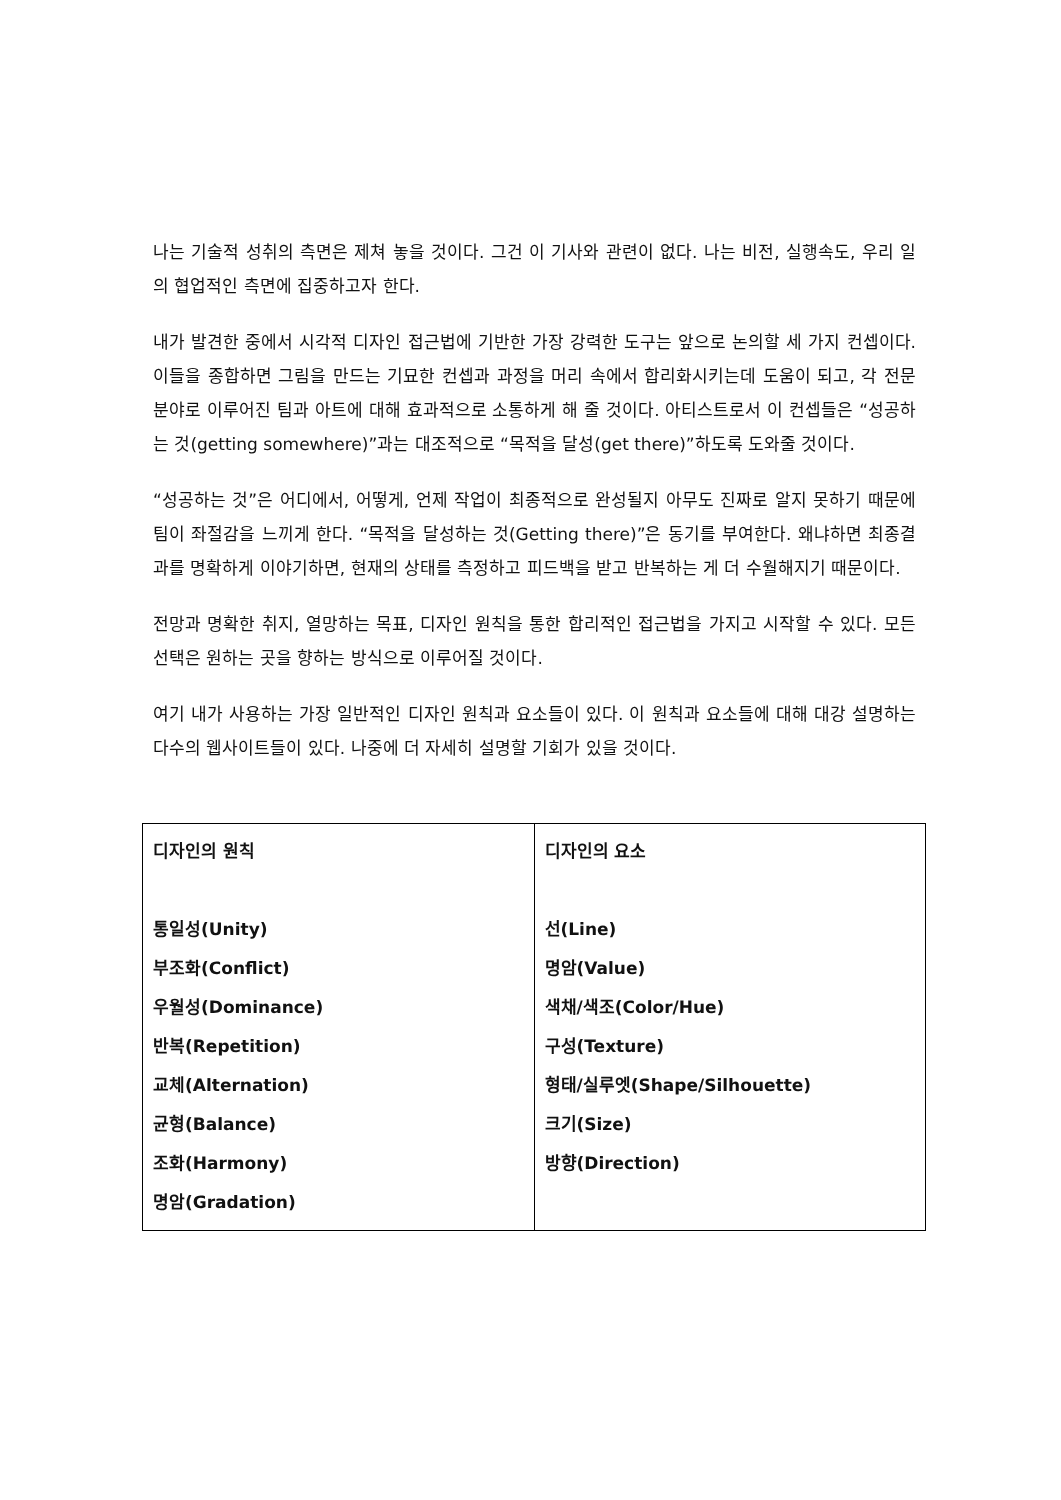나는 기술적 성취의 측면은 제쳐 놓을 것이다. 그건 이 기사와 관련이 없다. 나는 비전, 실행속도, 우리 일의 협업적인 측면에 집중하고자 한다.
내가 발견한 중에서 시각적 디자인 접근법에 기반한 가장 강력한 도구는 앞으로 논의할 세 가지 컨셉이다. 이들을 종합하면 그림을 만드는 기묘한 컨셉과 과정을 머리 속에서 합리화시키는데 도움이 되고, 각 전문분야로 이루어진 팀과 아트에 대해 효과적으로 소통하게 해 줄 것이다. 아티스트로서 이 컨셉들은 “성공하는 것(getting somewhere)”과는 대조적으로 “목적을 달성(get there)”하도록 도와줄 것이다.
“성공하는 것”은 어디에서, 어떻게, 언제 작업이 최종적으로 완성될지 아무도 진짜로 알지 못하기 때문에 팀이 좌절감을 느끼게 한다. “목적을 달성하는 것(Getting there)”은 동기를 부여한다. 왜냐하면 최종결과를 명확하게 이야기하면, 현재의 상태를 측정하고 피드백을 받고 반복하는 게 더 수월해지기 때문이다.
전망과 명확한 취지, 열망하는 목표, 디자인 원칙을 통한 합리적인 접근법을 가지고 시작할 수 있다. 모든 선택은 원하는 곳을 향하는 방식으로 이루어질 것이다.
여기 내가 사용하는 가장 일반적인 디자인 원칙과 요소들이 있다. 이 원칙과 요소들에 대해 대강 설명하는 다수의 웹사이트들이 있다. 나중에 더 자세히 설명할 기회가 있을 것이다.
| 디자인의 원칙 통일성(Unity) 부조화(Conflict) 우월성(Dominance) 반복(Repetition) 교체(Alternation) 균형(Balance) 조화(Harmony) 명암(Gradation) | 디자인의 요소 선(Line) 명암(Value) 색채/색조(Color/Hue) 구성(Texture) 형태/실루엣(Shape/Silhouette) 크기(Size) 방향(Direction) |